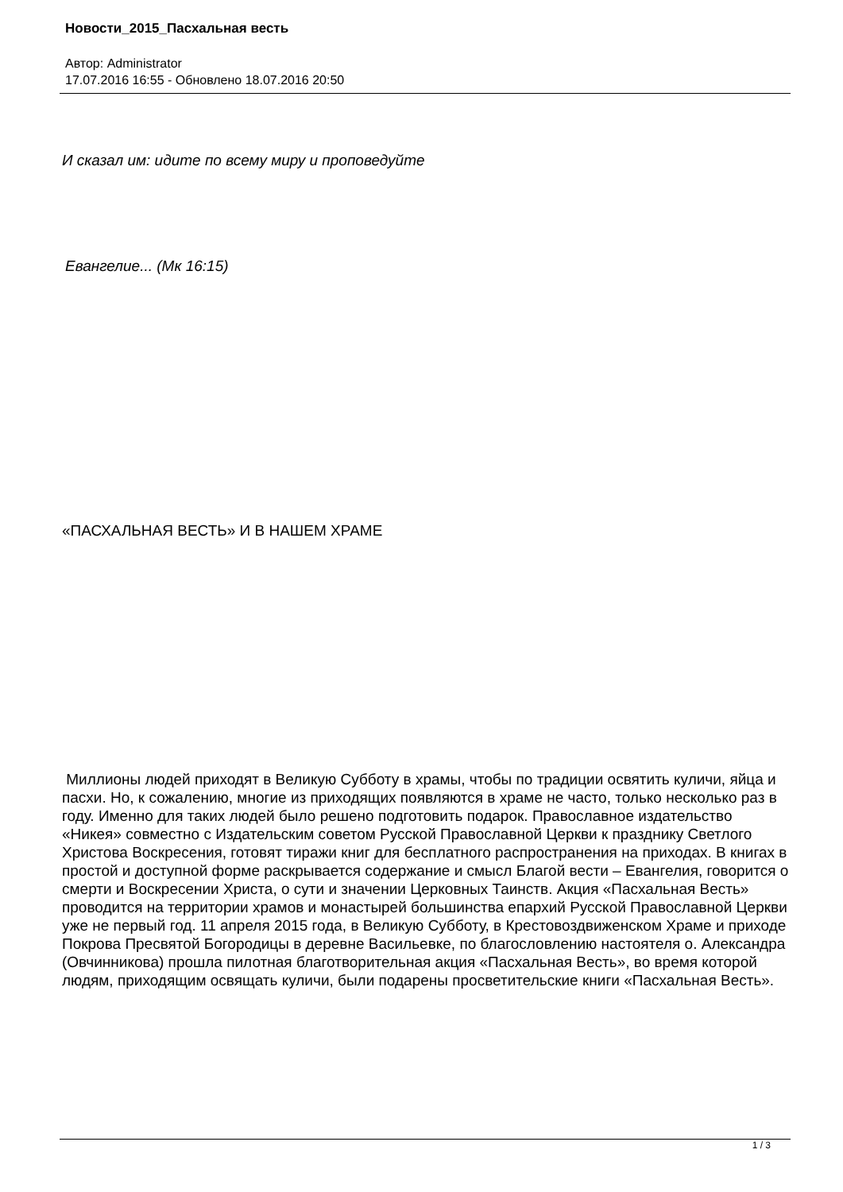Новости_2015_Пасхальная весть
Автор: Administrator
17.07.2016 16:55 - Обновлено 18.07.2016 20:50
И сказал им: идите по всему миру и проповедуйте
Евангелие... (Мк 16:15)
«ПАСХАЛЬНАЯ ВЕСТЬ» И В НАШЕМ ХРАМЕ
Миллионы людей приходят в Великую Субботу в храмы, чтобы по традиции освятить куличи, яйца и пасхи. Но, к сожалению, многие из приходящих появляются в храме не часто, только несколько раз в году. Именно для таких людей было решено подготовить подарок. Православное издательство «Никея» совместно с Издательским советом Русской Православной Церкви к празднику Светлого Христова Воскресения, готовят тиражи книг для бесплатного распространения на приходах. В книгах в простой и доступной форме раскрывается содержание и смысл Благой вести – Евангелия, говорится о смерти и Воскресении Христа, о сути и значении Церковных Таинств. Акция «Пасхальная Весть» проводится на территории храмов и монастырей большинства епархий Русской Православной Церкви уже не первый год. 11 апреля 2015 года, в Великую Субботу, в Крестовоздвиженском Храме и приходе Покрова Пресвятой Богородицы в деревне Васильевке, по благословлению настоятеля о. Александра (Овчинникова) прошла пилотная благотворительная акция «Пасхальная Весть», во время которой людям, приходящим освящать куличи, были подарены просветительские книги «Пасхальная Весть».
1 / 3